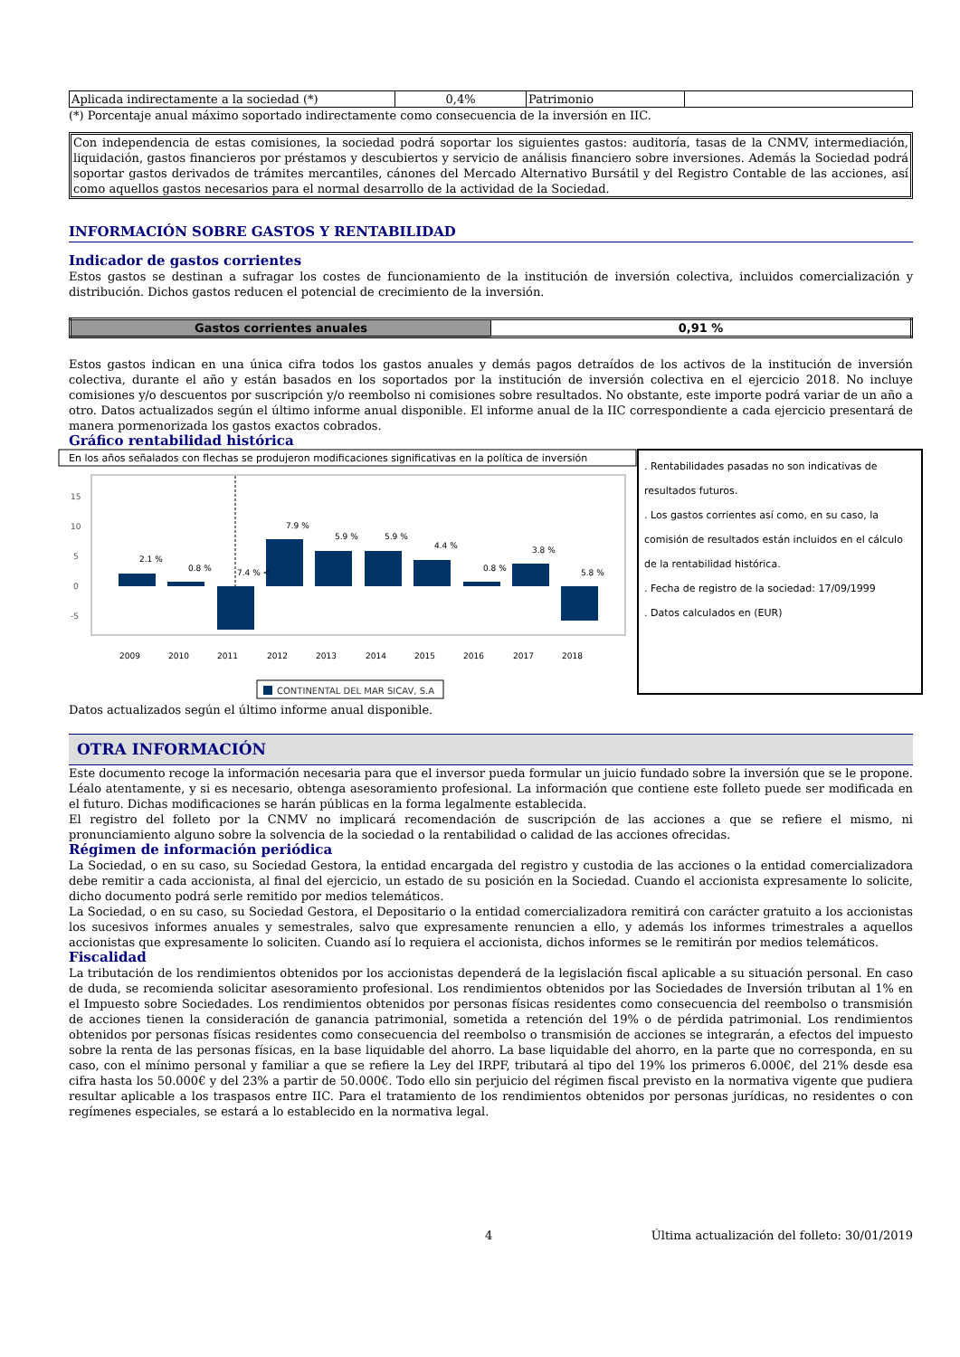| Aplicada indirectamente a la sociedad (*) | 0,4% | Patrimonio | |
(*) Porcentaje anual máximo soportado indirectamente como consecuencia de la inversión en IIC.
Con independencia de estas comisiones, la sociedad podrá soportar los siguientes gastos: auditoría, tasas de la CNMV, intermediación, liquidación, gastos financieros por préstamos y descubiertos y servicio de análisis financiero sobre inversiones. Además la Sociedad podrá soportar gastos derivados de trámites mercantiles, cánones del Mercado Alternativo Bursátil y del Registro Contable de las acciones, así como aquellos gastos necesarios para el normal desarrollo de la actividad de la Sociedad.
INFORMACIÓN SOBRE GASTOS Y RENTABILIDAD
Indicador de gastos corrientes
Estos gastos se destinan a sufragar los costes de funcionamiento de la institución de inversión colectiva, incluidos comercialización y distribución. Dichos gastos reducen el potencial de crecimiento de la inversión.
| Gastos corrientes anuales | 0,91 % |
Estos gastos indican en una única cifra todos los gastos anuales y demás pagos detraídos de los activos de la institución de inversión colectiva, durante el año y están basados en los soportados por la institución de inversión colectiva en el ejercicio 2018. No incluye comisiones y/o descuentos por suscripción y/o reembolso ni comisiones sobre resultados. No obstante, este importe podrá variar de un año a otro. Datos actualizados según el último informe anual disponible. El informe anual de la IIC correspondiente a cada ejercicio presentará de manera pormenorizada los gastos exactos cobrados.
Gráfico rentabilidad histórica
En los años señalados con flechas se produjeron modificaciones significativas en la política de inversión
15
10
5
0
-5
2.1 %
0.8 %
7.4 % <
7.9 %
5.9 %
5.9 %
4.4 %
0.8 %
3.8 %
5.8 %
2009
2010
2011
2012
2013
2014
2015
2016
2017
2018
CONTINENTAL DEL MAR SICAV, S.A
. Rentabilidades pasadas no son indicativas de resultados futuros.
. Los gastos corrientes así como, en su caso, la comisión de resultados están incluidos en el cálculo de la rentabilidad histórica.
. Fecha de registro de la sociedad: 17/09/1999
. Datos calculados en (EUR)
Datos actualizados según el último informe anual disponible.
OTRA INFORMACIÓN
Este documento recoge la información necesaria para que el inversor pueda formular un juicio fundado sobre la inversión que se le propone. Léalo atentamente, y si es necesario, obtenga asesoramiento profesional. La información que contiene este folleto puede ser modificada en el futuro. Dichas modificaciones se harán públicas en la forma legalmente establecida.
El registro del folleto por la CNMV no implicará recomendación de suscripción de las acciones a que se refiere el mismo, ni pronunciamiento alguno sobre la solvencia de la sociedad o la rentabilidad o calidad de las acciones ofrecidas.
Régimen de información periódica
La Sociedad, o en su caso, su Sociedad Gestora, la entidad encargada del registro y custodia de las acciones o la entidad comercializadora debe remitir a cada accionista, al final del ejercicio, un estado de su posición en la Sociedad. Cuando el accionista expresamente lo solicite, dicho documento podrá serle remitido por medios telemáticos.
La Sociedad, o en su caso, su Sociedad Gestora, el Depositario o la entidad comercializadora remitirá con carácter gratuito a los accionistas los sucesivos informes anuales y semestrales, salvo que expresamente renuncien a ello, y además los informes trimestrales a aquellos accionistas que expresamente lo soliciten. Cuando así lo requiera el accionista, dichos informes se le remitirán por medios telemáticos.
Fiscalidad
La tributación de los rendimientos obtenidos por los accionistas dependerá de la legislación fiscal aplicable a su situación personal. En caso de duda, se recomienda solicitar asesoramiento profesional. Los rendimientos obtenidos por las Sociedades de Inversión tributan al 1% en el Impuesto sobre Sociedades. Los rendimientos obtenidos por personas físicas residentes como consecuencia del reembolso o transmisión de acciones tienen la consideración de ganancia patrimonial, sometida a retención del 19% o de pérdida patrimonial. Los rendimientos obtenidos por personas físicas residentes como consecuencia del reembolso o transmisión de acciones se integrarán, a efectos del impuesto sobre la renta de las personas físicas, en la base liquidable del ahorro. La base liquidable del ahorro, en la parte que no corresponda, en su caso, con el mínimo personal y familiar a que se refiere la Ley del IRPF, tributará al tipo del 19% los primeros 6.000€, del 21% desde esa cifra hasta los 50.000€ y del 23% a partir de 50.000€. Todo ello sin perjuicio del régimen fiscal previsto en la normativa vigente que pudiera resultar aplicable a los traspasos entre IIC. Para el tratamiento de los rendimientos obtenidos por personas jurídicas, no residentes o con regímenes especiales, se estará a lo establecido en la normativa legal.
4 Última actualización del folleto: 30/01/2019